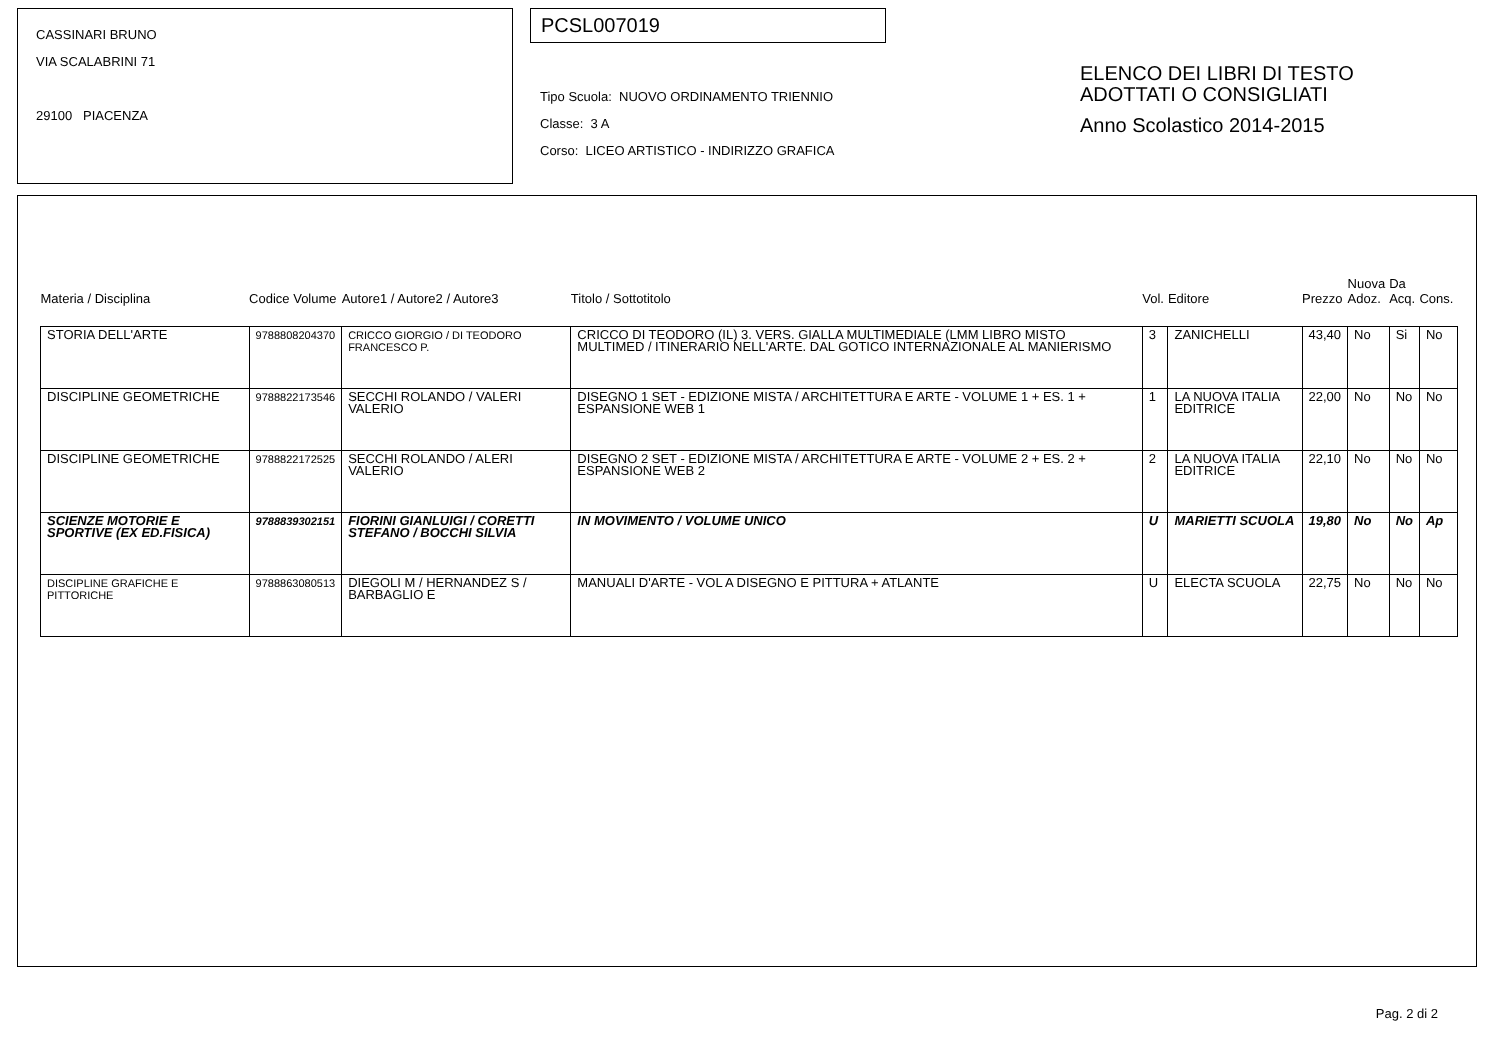CASSINARI BRUNO
VIA SCALABRINI 71
29100 PIACENZA
PCSL007019
Tipo Scuola: NUOVO ORDINAMENTO TRIENNIO
Classe: 3 A
Corso: LICEO ARTISTICO - INDIRIZZO GRAFICA
ELENCO DEI LIBRI DI TESTO
ADOTTATI O CONSIGLIATI
Anno Scolastico 2014-2015
| Materia / Disciplina | Codice Volume | Autore1 / Autore2 / Autore3 | Titolo / Sottotitolo | Vol. | Editore | Prezzo | Nuova Adoz. | Da Acq. | Cons. |
| --- | --- | --- | --- | --- | --- | --- | --- | --- | --- |
| STORIA DELL'ARTE | 9788808204370 | CRICCO GIORGIO / DI TEODORO FRANCESCO P. | CRICCO DI TEODORO (IL) 3. VERS. GIALLA MULTIMEDIALE (LMM LIBRO MISTO MULTIMED / ITINERARIO NELL'ARTE. DAL GOTICO INTERNAZIONALE AL MANIERISMO | 3 | ZANICHELLI | 43,40 | No | Si | No |
| DISCIPLINE GEOMETRICHE | 9788822173546 | SECCHI ROLANDO / VALERI VALERIO | DISEGNO 1 SET - EDIZIONE MISTA / ARCHITETTURA E ARTE - VOLUME 1 + ES. 1 + ESPANSIONE WEB 1 | 1 | LA NUOVA ITALIA EDITRICE | 22,00 | No | No | No |
| DISCIPLINE GEOMETRICHE | 9788822172525 | SECCHI ROLANDO / ALERI VALERIO | DISEGNO 2 SET - EDIZIONE MISTA / ARCHITETTURA E ARTE - VOLUME 2 + ES. 2 + ESPANSIONE WEB 2 | 2 | LA NUOVA ITALIA EDITRICE | 22,10 | No | No | No |
| SCIENZE MOTORIE E SPORTIVE (EX ED.FISICA) | 9788839302151 | FIORINI GIANLUIGI / CORETTI STEFANO / BOCCHI SILVIA | IN MOVIMENTO / VOLUME UNICO | U | MARIETTI SCUOLA | 19,80 | No | No | Ap |
| DISCIPLINE GRAFICHE E PITTORICHE | 9788863080513 | DIEGOLI M / HERNANDEZ S / BARBAGLIO E | MANUALI D'ARTE - VOL A DISEGNO E PITTURA + ATLANTE | U | ELECTA SCUOLA | 22,75 | No | No | No |
Pag. 2 di 2